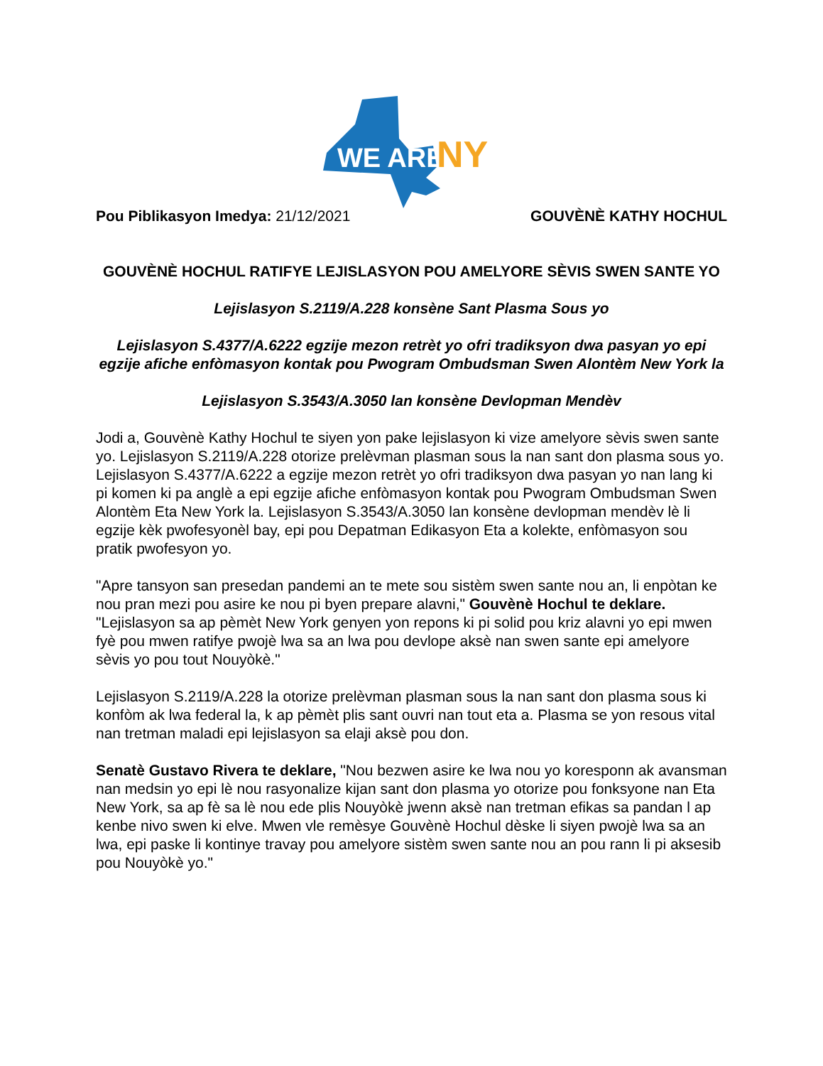WE ARE
NY
Pou Piblikasyon Imedya: 21/12/2021 GOUVÈNÈ KATHY HOCHUL
GOUVÈNÈ HOCHUL RATIFYE LEJISLASYON POU AMELYORE SÈVIS SWEN SANTE YO
Lejislasyon S.2119/A.228 konsène Sant Plasma Sous yo
Lejislasyon S.4377/A.6222 egzije mezon retrèt yo ofri tradiksyon dwa pasyan yo epi egzije afiche enfòmasyon kontak pou Pwogram Ombudsman Swen Alontèm New York la
Lejislasyon S.3543/A.3050 lan konsène Devlopman Mendèv
Jodi a, Gouvènè Kathy Hochul te siyen yon pake lejislasyon ki vize amelyore sèvis swen sante yo. Lejislasyon S.2119/A.228 otorize prelèvman plasman sous la nan sant don plasma sous yo. Lejislasyon S.4377/A.6222 a egzije mezon retrèt yo ofri tradiksyon dwa pasyan yo nan lang ki pi komen ki pa anglè a epi egzije afiche enfòmasyon kontak pou Pwogram Ombudsman Swen Alontèm Eta New York la. Lejislasyon S.3543/A.3050 lan konsène devlopman mendèv lè li egzije kèk pwofesyonèl bay, epi pou Depatman Edikasyon Eta a kolekte, enfòmasyon sou pratik pwofesyon yo.
"Apre tansyon san presedan pandemi an te mete sou sistèm swen sante nou an, li enpòtan ke nou pran mezi pou asire ke nou pi byen prepare alavni," Gouvènè Hochul te deklare. "Lejislasyon sa ap pèmèt New York genyen yon repons ki pi solid pou kriz alavni yo epi mwen fyè pou mwen ratifye pwojè lwa sa an lwa pou devlope aksè nan swen sante epi amelyore sèvis yo pou tout Nouyòkè."
Lejislasyon S.2119/A.228 la otorize prelèvman plasman sous la nan sant don plasma sous ki konfòm ak lwa federal la, k ap pèmèt plis sant ouvri nan tout eta a. Plasma se yon resous vital nan tretman maladi epi lejislasyon sa elaji aksè pou don.
Senatè Gustavo Rivera te deklare, "Nou bezwen asire ke lwa nou yo koresponn ak avansman nan medsin yo epi lè nou rasyonalize kijan sant don plasma yo otorize pou fonksyone nan Eta New York, sa ap fè sa lè nou ede plis Nouyòkè jwenn aksè nan tretman efikas sa pandan l ap kenbe nivo swen ki elve. Mwen vle remèsye Gouvènè Hochul dèske li siyen pwojè lwa sa an lwa, epi paske li kontinye travay pou amelyore sistèm swen sante nou an pou rann li pi aksesib pou Nouyòkè yo."